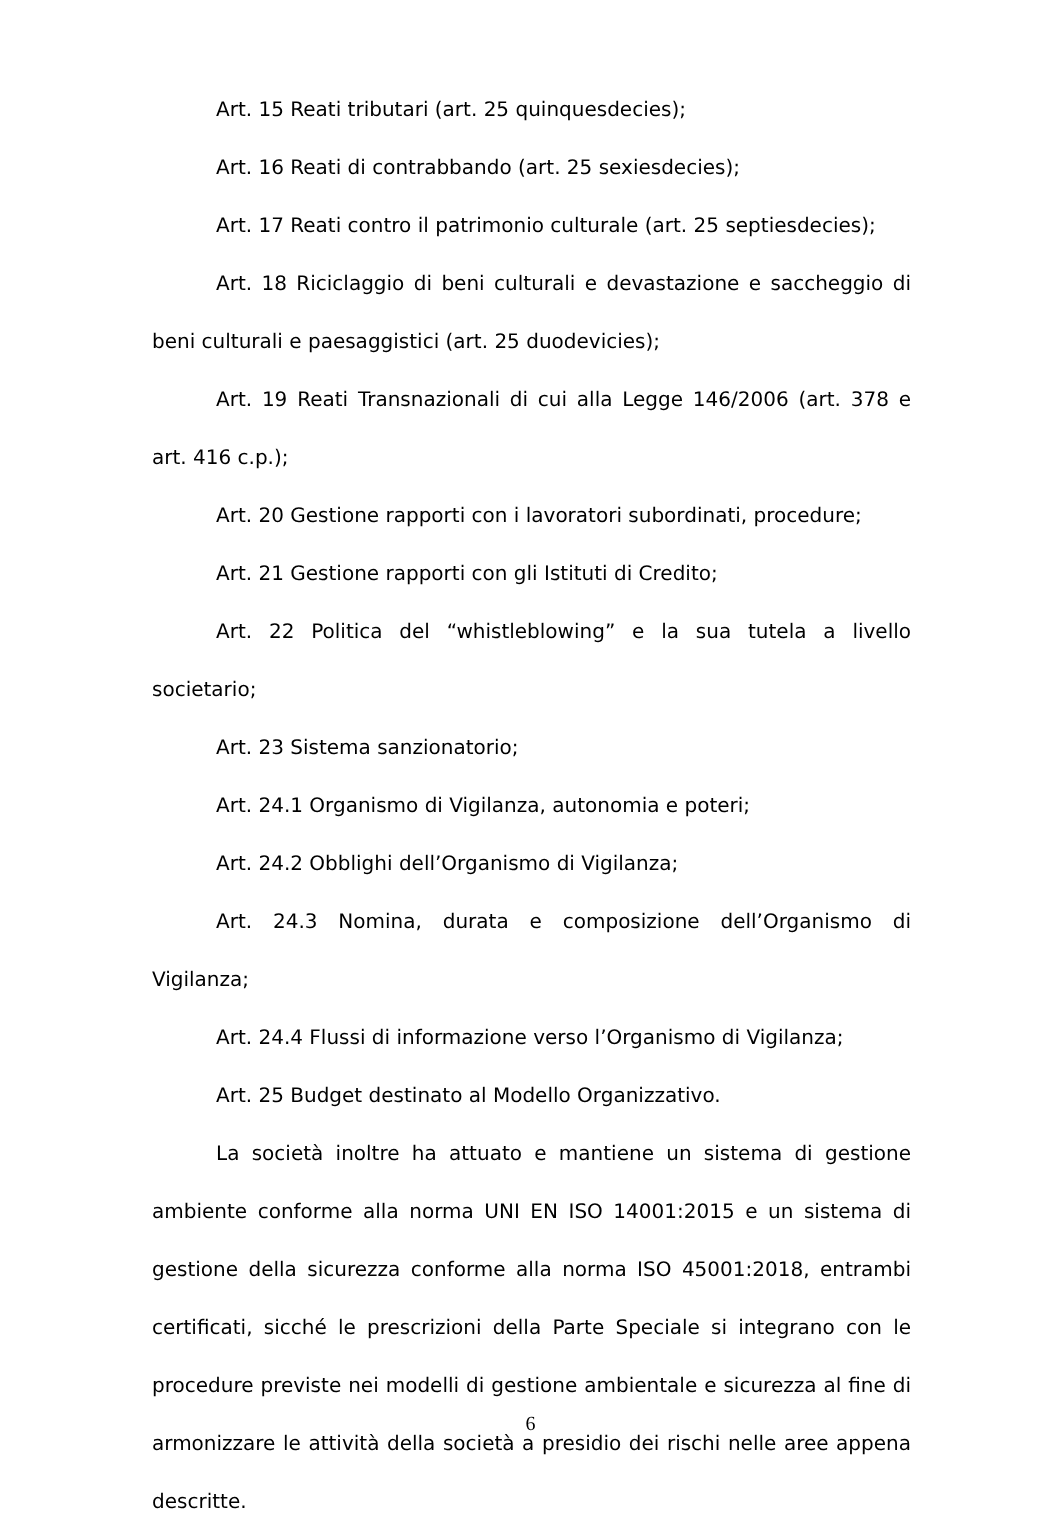Art. 15 Reati tributari (art. 25 quinquesdecies);
Art. 16 Reati di contrabbando (art. 25 sexiesdecies);
Art. 17 Reati contro il patrimonio culturale (art. 25 septiesdecies);
Art. 18 Riciclaggio di beni culturali e devastazione e saccheggio di beni culturali e paesaggistici (art. 25 duodevicies);
Art. 19 Reati Transnazionali di cui alla Legge 146/2006 (art. 378 e art. 416 c.p.);
Art. 20 Gestione rapporti con i lavoratori subordinati, procedure;
Art. 21 Gestione rapporti con gli Istituti di Credito;
Art. 22 Politica del “whistleblowing” e la sua tutela a livello societario;
Art. 23 Sistema sanzionatorio;
Art. 24.1 Organismo di Vigilanza, autonomia e poteri;
Art. 24.2 Obblighi dell’Organismo di Vigilanza;
Art. 24.3 Nomina, durata e composizione dell’Organismo di Vigilanza;
Art. 24.4 Flussi di informazione verso l’Organismo di Vigilanza;
Art. 25 Budget destinato al Modello Organizzativo.
La società inoltre ha attuato e mantiene un sistema di gestione ambiente conforme alla norma UNI EN ISO 14001:2015 e un sistema di gestione della sicurezza conforme alla norma ISO 45001:2018, entrambi certificati, sicché le prescrizioni della Parte Speciale si integrano con le procedure previste nei modelli di gestione ambientale e sicurezza al fine di armonizzare le attività della società a presidio dei rischi nelle aree appena descritte.
6